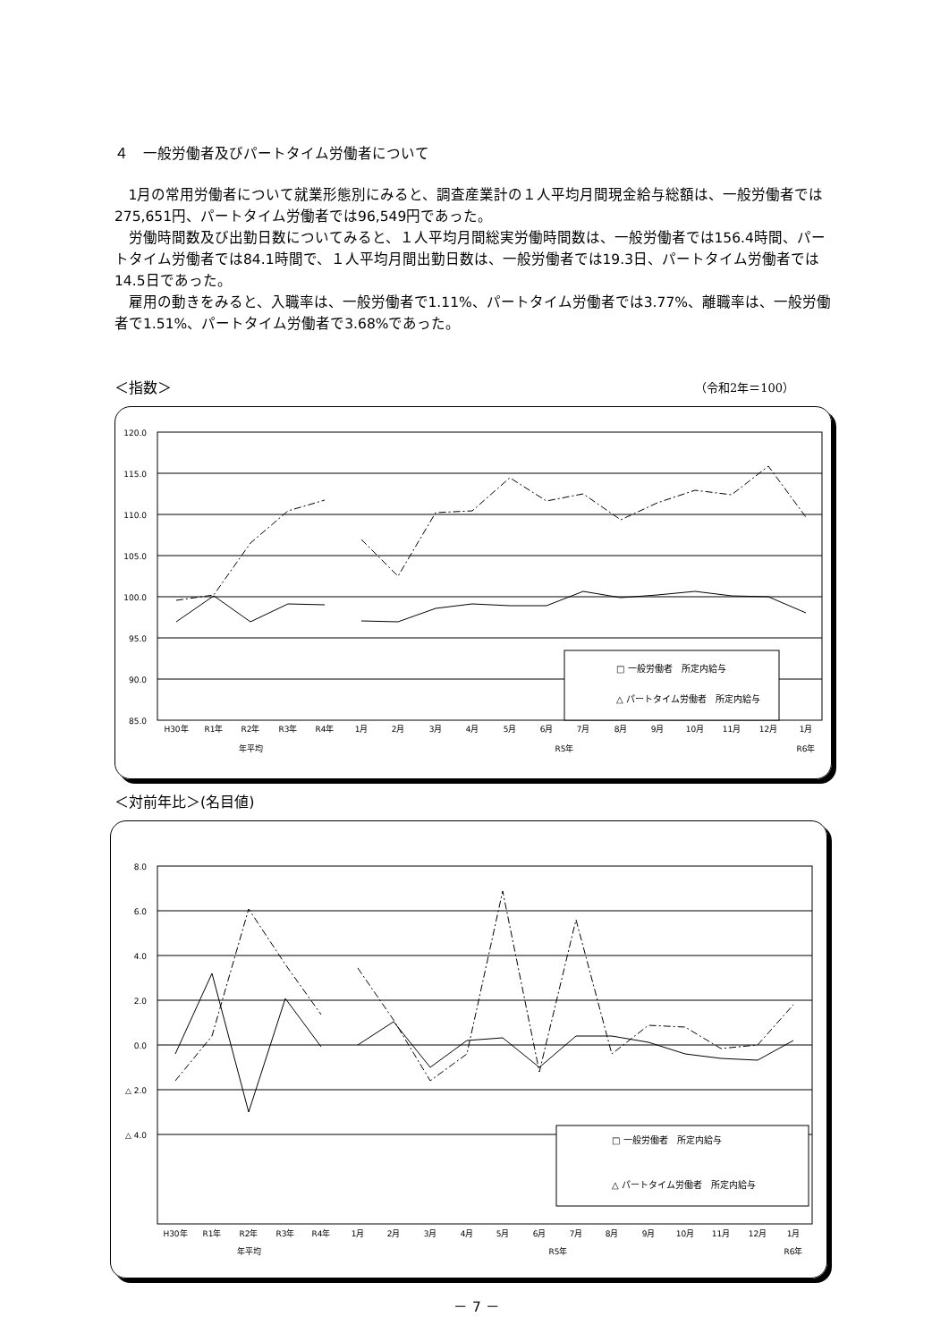４　一般労働者及びパートタイム労働者について
1月の常用労働者について就業形態別にみると、調査産業計の１人平均月間現金給与総額は、一般労働者では275,651円、パートタイム労働者では96,549円であった。
労働時間数及び出勤日数についてみると、１人平均月間総実労働時間数は、一般労働者では156.4時間、パートタイム労働者では84.1時間で、１人平均月間出勤日数は、一般労働者では19.3日、パートタイム労働者では14.5日であった。
雇用の動きをみると、入職率は、一般労働者で1.11%、パートタイム労働者では3.77%、離職率は、一般労働者で1.51%、パートタイム労働者で3.68%であった。
＜指数＞ （令和2年＝100）
120.0
115.0
110.0
105.0
100.0
95.0
90.0
85.0
H30年
R1年
R2年
R3年
R4年
1月
2月
3月
4月
5月
6月
7月
8月
9月
10月
11月
12月
1月
年平均
R5年
R6年
□ 一般労働者　所定内給与
△ パートタイム労働者　所定内給与
＜対前年比＞(名目値)
8.0
6.0
4.0
2.0
0.0
△ 2.0
△ 4.0
H30年
R1年
R2年
R3年
R4年
1月
2月
3月
4月
5月
6月
7月
8月
9月
10月
11月
12月
1月
年平均
R5年
R6年
□ 一般労働者　所定内給与
△ パートタイム労働者　所定内給与
－ 7 －